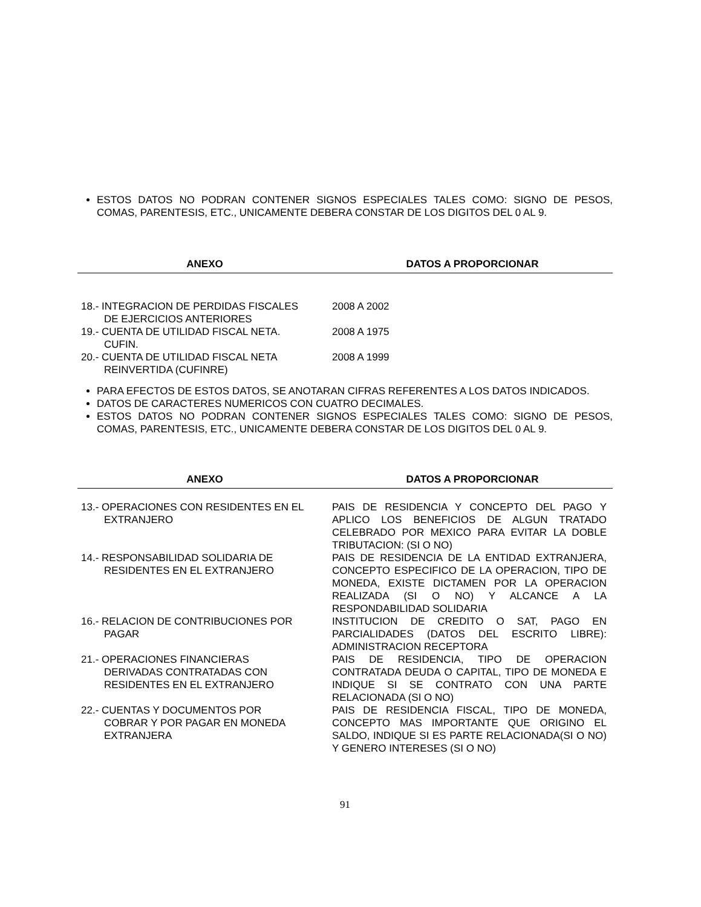ESTOS DATOS NO PODRAN CONTENER SIGNOS ESPECIALES TALES COMO: SIGNO DE PESOS, COMAS, PARENTESIS, ETC., UNICAMENTE DEBERA CONSTAR DE LOS DIGITOS DEL 0 AL 9.
| ANEXO | DATOS A PROPORCIONAR |
| --- | --- |
| 18.- INTEGRACION DE PERDIDAS FISCALES DE EJERCICIOS ANTERIORES | 2008 A 2002 |
| 19.- CUENTA DE UTILIDAD FISCAL NETA. CUFIN. | 2008 A 1975 |
| 20.- CUENTA DE UTILIDAD FISCAL NETA REINVERTIDA (CUFINRE) | 2008 A 1999 |
PARA EFECTOS DE ESTOS DATOS, SE ANOTARAN CIFRAS REFERENTES A LOS DATOS INDICADOS.
DATOS DE CARACTERES NUMERICOS CON CUATRO DECIMALES.
ESTOS DATOS NO PODRAN CONTENER SIGNOS ESPECIALES TALES COMO: SIGNO DE PESOS, COMAS, PARENTESIS, ETC., UNICAMENTE DEBERA CONSTAR DE LOS DIGITOS DEL 0 AL 9.
| ANEXO | DATOS A PROPORCIONAR |
| --- | --- |
| 13.- OPERACIONES CON RESIDENTES EN EL EXTRANJERO | PAIS DE RESIDENCIA Y CONCEPTO DEL PAGO Y APLICO LOS BENEFICIOS DE ALGUN TRATADO CELEBRADO POR MEXICO PARA EVITAR LA DOBLE TRIBUTACION: (SI O NO) |
| 14.- RESPONSABILIDAD SOLIDARIA DE RESIDENTES EN EL EXTRANJERO | PAIS DE RESIDENCIA DE LA ENTIDAD EXTRANJERA, CONCEPTO ESPECIFICO DE LA OPERACION, TIPO DE MONEDA, EXISTE DICTAMEN POR LA OPERACION REALIZADA (SI O NO) Y ALCANCE A LA RESPONDABILIDAD SOLIDARIA |
| 16.- RELACION DE CONTRIBUCIONES POR PAGAR | INSTITUCION DE CREDITO O SAT, PAGO EN PARCIALIDADES (DATOS DEL ESCRITO LIBRE): ADMINISTRACION RECEPTORA |
| 21.- OPERACIONES FINANCIERAS DERIVADAS CONTRATADAS CON RESIDENTES EN EL EXTRANJERO | PAIS DE RESIDENCIA, TIPO DE OPERACION CONTRATADA DEUDA O CAPITAL, TIPO DE MONEDA E INDIQUE SI SE CONTRATO CON UNA PARTE RELACIONADA (SI O NO) |
| 22.- CUENTAS Y DOCUMENTOS POR COBRAR Y POR PAGAR EN MONEDA EXTRANJERA | PAIS DE RESIDENCIA FISCAL, TIPO DE MONEDA, CONCEPTO MAS IMPORTANTE QUE ORIGINO EL SALDO, INDIQUE SI ES PARTE RELACIONADA(SI O NO) Y GENERO INTERESES (SI O NO) |
91